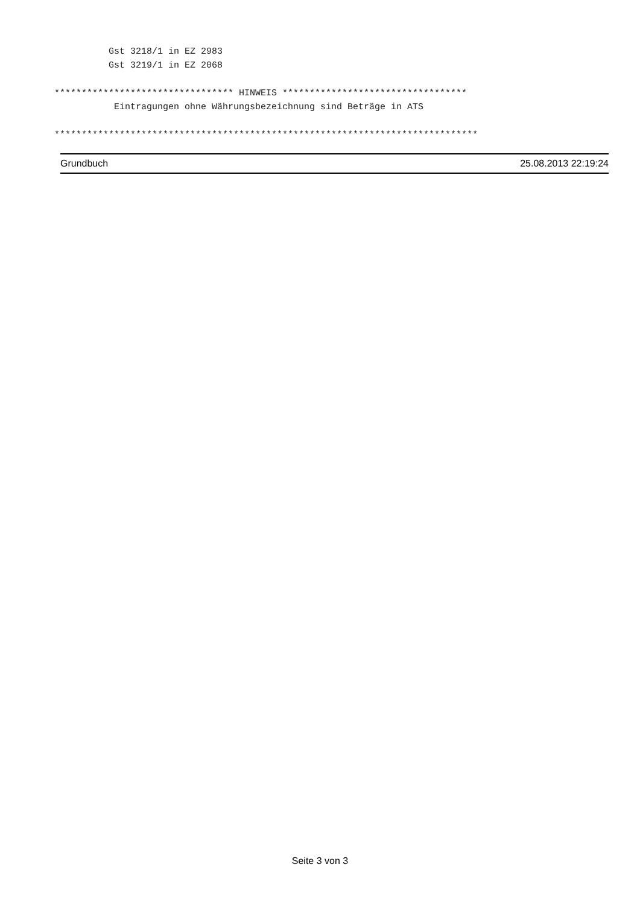Gst 3218/1 in EZ 2983 Gst 3219/1 in EZ 2068 ********************************* HINWEIS ********************************** Eintragungen ohne Währungsbezeichnung sind Beträge in ATS ******************************************************************************
Grundbuch 25.08.2013 22:19:24
Seite 3 von 3